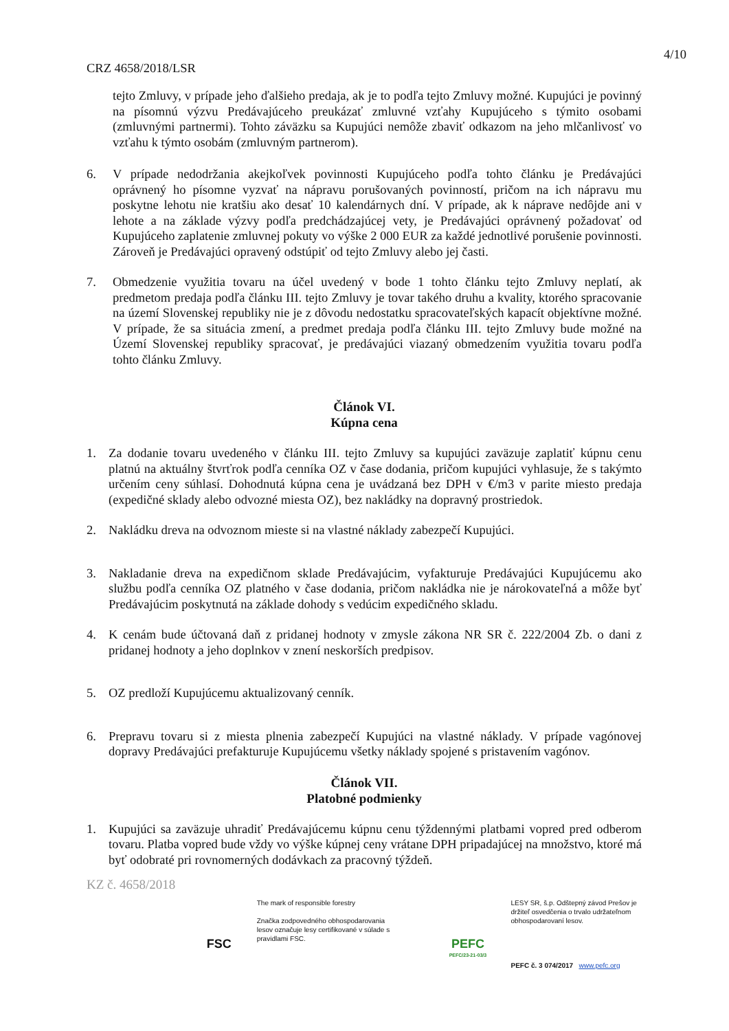4/10
CRZ 4658/2018/LSR
tejto Zmluvy, v prípade jeho ďalšieho predaja, ak je to podľa tejto Zmluvy možné. Kupujúci je povinný na písomnú výzvu Predávajúceho preukázať zmluvné vzťahy Kupujúceho s týmito osobami (zmluvnými partnermi). Tohto záväzku sa Kupujúci nemôže zbaviť odkazom na jeho mlčanlivosť vo vzťahu k týmto osobám (zmluvným partnerom).
6. V prípade nedodržania akejkoľvek povinnosti Kupujúceho podľa tohto článku je Predávajúci oprávnený ho písomne vyzvať na nápravu porušovaných povinností, pričom na ich nápravu mu poskytne lehotu nie kratšiu ako desať 10 kalendárnych dní. V prípade, ak k náprave nedôjde ani v lehote a na základe výzvy podľa predchádzajúcej vety, je Predávajúci oprávnený požadovať od Kupujúceho zaplatenie zmluvnej pokuty vo výške 2 000 EUR za každé jednotlivé porušenie povinnosti. Zároveň je Predávajúci opravený odstúpiť od tejto Zmluvy alebo jej časti.
7. Obmedzenie využitia tovaru na účel uvedený v bode 1 tohto článku tejto Zmluvy neplatí, ak predmetom predaja podľa článku III. tejto Zmluvy je tovar takého druhu a kvality, ktorého spracovanie na území Slovenskej republiky nie je z dôvodu nedostatku spracovateľských kapacít objektívne možné. V prípade, že sa situácia zmení, a predmet predaja podľa článku III. tejto Zmluvy bude možné na Území Slovenskej republiky spracovať, je predávajúci viazaný obmedzením využitia tovaru podľa tohto článku Zmluvy.
Článok VI.
Kúpna cena
1. Za dodanie tovaru uvedeného v článku III. tejto Zmluvy sa kupujúci zaväzuje zaplatiť kúpnu cenu platnú na aktuálny štvrťrok podľa cenníka OZ v čase dodania, pričom kupujúci vyhlasuje, že s takýmto určením ceny súhlasí. Dohodnutá kúpna cena je uvádzaná bez DPH v €/m3 v parite miesto predaja (expedičné sklady alebo odvozné miesta OZ), bez nakládky na dopravný prostriedok.
2. Nakládku dreva na odvoznom mieste si na vlastné náklady zabezpečí Kupujúci.
3. Nakladanie dreva na expedičnom sklade Predávajúcim, vyfakturuje Predávajúci Kupujúcemu ako službu podľa cenníka OZ platného v čase dodania, pričom nakládka nie je nárokovateľná a môže byť Predávajúcim poskytnutá na základe dohody s vedúcim expedičného skladu.
4. K cenám bude účtovaná daň z pridanej hodnoty v zmysle zákona NR SR č. 222/2004 Zb. o dani z pridanej hodnoty a jeho doplnkov v znení neskorších predpisov.
5. OZ predloží Kupujúcemu aktualizovaný cenník.
6. Prepravu tovaru si z miesta plnenia zabezpečí Kupujúci na vlastné náklady. V prípade vagónovej dopravy Predávajúci prefakturuje Kupujúcemu všetky náklady spojené s pristavením vagónov.
Článok VII.
Platobné podmienky
1. Kupujúci sa zaväzuje uhradiť Predávajúcemu kúpnu cenu týždennými platbami vopred pred odberom tovaru. Platba vopred bude vždy vo výške kúpnej ceny vrátane DPH pripadajúcej na množstvo, ktoré má byť odobraté pri rovnomerných dodávkach za pracovný týždeň.
KZ č. 4658/2018
FSC
The mark of responsible forestry
Značka zodpovedného obhospodarovania lesov označuje lesy certifikované v súlade s pravidlami FSC.
PEFC
PEFC/23-21-03/3
LESY SR, š.p. Odštepný závod Prešov je držiteľ osvedčenia o trvalo udržateľnom obhospodarovaní lesov.
PEFC č. 3 074/2017 www.pefc.org